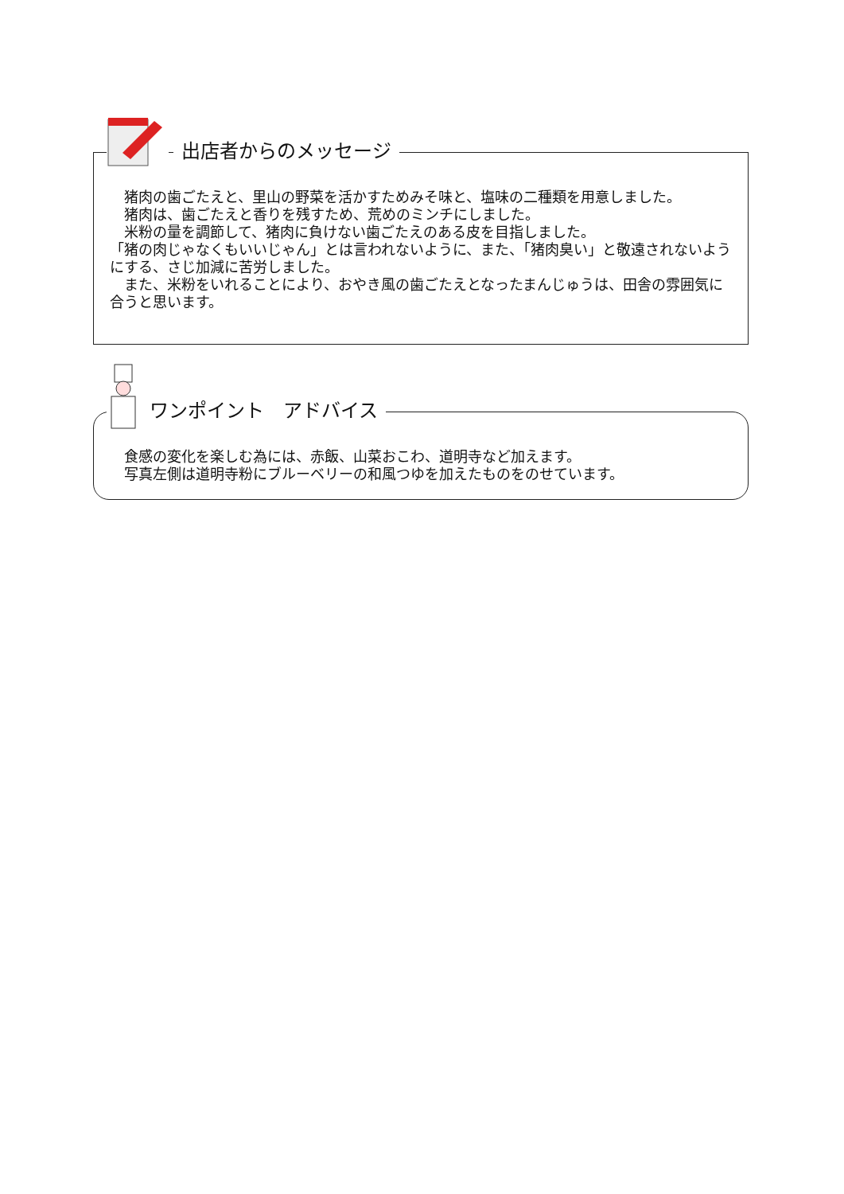出店者からのメッセージ
猪肉の歯ごたえと、里山の野菜を活かすためみそ味と、塩味の二種類を用意しました。
猪肉は、歯ごたえと香りを残すため、荒めのミンチにしました。
米粉の量を調節して、猪肉に負けない歯ごたえのある皮を目指しました。
「猪の肉じゃなくもいいじゃん」とは言われないように、また、「猪肉臭い」と敬遠されないようにする、さじ加減に苦労しました。
また、米粉をいれることにより、おやき風の歯ごたえとなったまんじゅうは、田舎の雰囲気に合うと思います。
ワンポイント　アドバイス
食感の変化を楽しむ為には、赤飯、山菜おこわ、道明寺など加えます。
写真左側は道明寺粉にブルーベリーの和風つゆを加えたものをのせています。